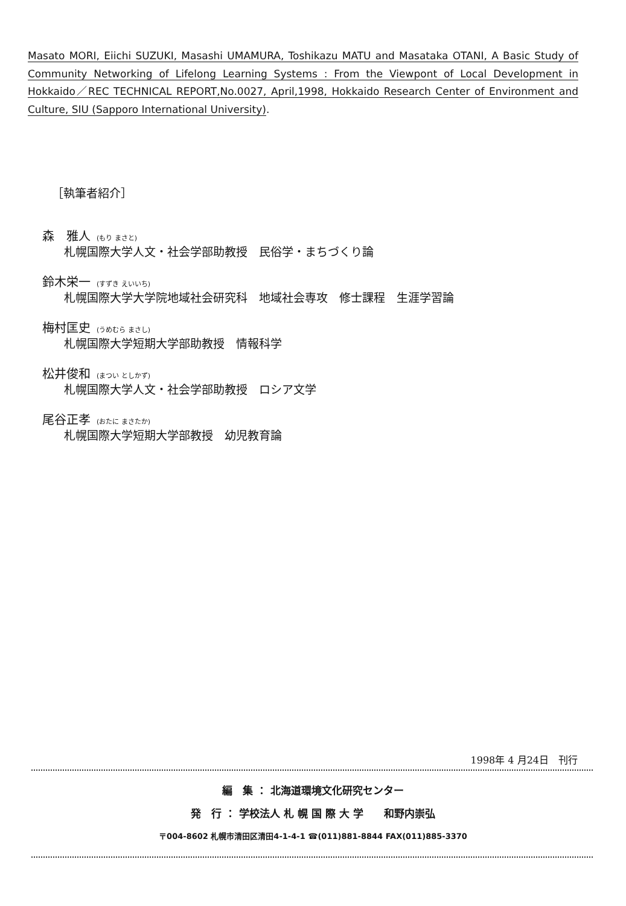Masato MORI, Eiichi SUZUKI, Masashi UMAMURA, Toshikazu MATU and Masataka OTANI, A Basic Study of Community Networking of Lifelong Learning Systems : From the Viewpont of Local Development in Hokkaido／REC TECHNICAL REPORT,No.0027, April,1998, Hokkaido Research Center of Environment and Culture, SIU (Sapporo International University).
［執筆者紹介］
森　雅人 (もり まさと)
札幌国際大学人文・社会学部助教授　民俗学・まちづくり論
鈴木栄一 (すずき えいいち)
札幌国際大学大学院地域社会研究科　地域社会専攻　修士課程　生涯学習論
梅村匡史 (うめむら まさし)
札幌国際大学短期大学部助教授　情報科学
松井俊和 (まつい としかず)
札幌国際大学人文・社会学部助教授　ロシア文学
尾谷正孝 (おたに まさたか)
札幌国際大学短期大学部教授　幼児教育論
1998年 4 月24日　刊行
編　集 ： 北海道環境文化研究センター
発　行 ： 学校法人 札 幌 国 際 大 学　　和野内崇弘
〒004-8602 札幌市清田区清田4-1-4-1 ☎(011)881-8844 FAX(011)885-3370